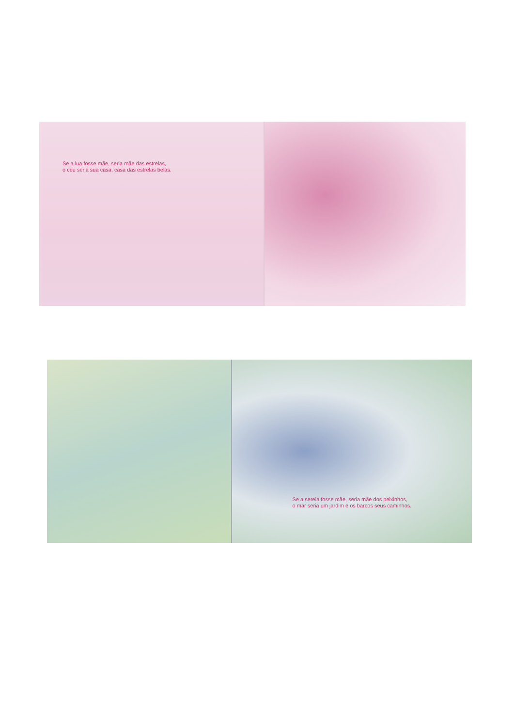Se a lua fosse mãe, seria mãe das estrelas,
o céu seria sua casa, casa das estrelas belas.
Se a sereia fosse mãe, seria mãe dos peixinhos,
o mar seria um jardim e os barcos seus caminhos.